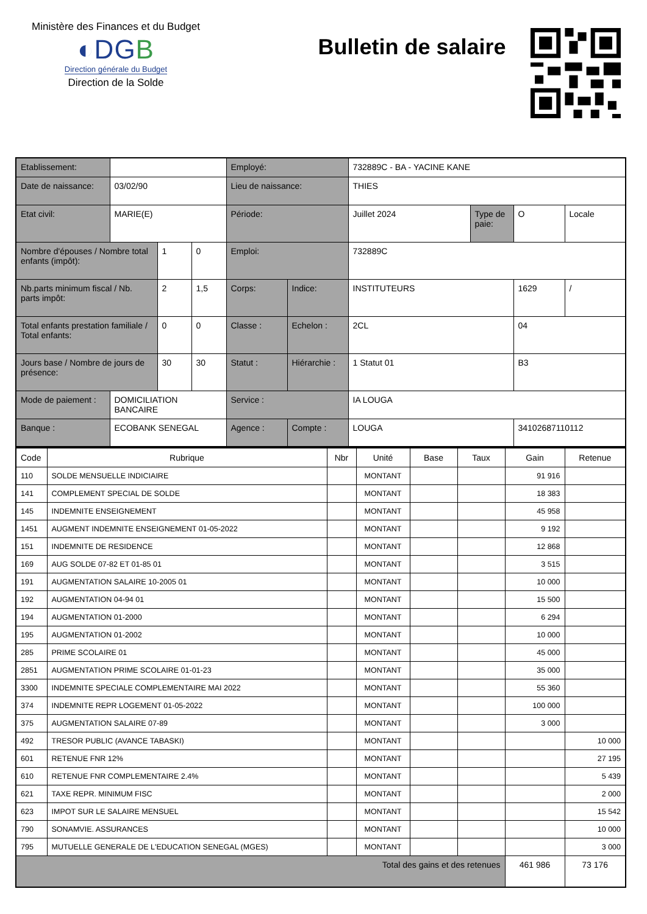Ministère des Finances et du Budget
◐DGB
Direction générale du Budget
Direction de la Solde
Bulletin de salaire
| Etablissement: | | | | Employé: | | 732889C - BA - YACINE KANE | | | |
| Date de naissance: | 03/02/90 | | | Lieu de naissance: | | THIES | | | |
| Etat civil: | MARIE(E) | | | Période: | | Juillet 2024 | Type de paie: | O | Locale |
| Nombre d'épouses / Nombre total enfants (impôt): | | 1 | 0 | Emploi: | | 732889C | | | |
| Nb.parts minimum fiscal / Nb. parts impôt: | | 2 | 1,5 | Corps: | Indice: | INSTITUTEURS | | 1629 | / |
| Total enfants prestation familiale / Total enfants: | | 0 | 0 | Classe : | Echelon : | 2CL | | 04 | |
| Jours base / Nombre de jours de présence: | | 30 | 30 | Statut : | Hiérarchie : | 1 Statut 01 | | B3 | |
| Mode de paiement : | DOMICILIATION BANCAIRE | | | Service : | | IA LOUGA | | | |
| Banque : | ECOBANK SENEGAL | | | Agence : | Compte : | LOUGA | | 34102687110112 | |
| Code | Rubrique | Nbr | Unité | Base | Taux | Gain | Retenue |
| --- | --- | --- | --- | --- | --- | --- | --- |
| 110 | SOLDE MENSUELLE INDICIAIRE | | MONTANT | | | 91 916 | |
| 141 | COMPLEMENT SPECIAL DE SOLDE | | MONTANT | | | 18 383 | |
| 145 | INDEMNITE ENSEIGNEMENT | | MONTANT | | | 45 958 | |
| 1451 | AUGMENT INDEMNITE ENSEIGNEMENT 01-05-2022 | | MONTANT | | | 9 192 | |
| 151 | INDEMNITE DE RESIDENCE | | MONTANT | | | 12 868 | |
| 169 | AUG SOLDE 07-82 ET 01-85 01 | | MONTANT | | | 3 515 | |
| 191 | AUGMENTATION SALAIRE 10-2005 01 | | MONTANT | | | 10 000 | |
| 192 | AUGMENTATION 04-94 01 | | MONTANT | | | 15 500 | |
| 194 | AUGMENTATION 01-2000 | | MONTANT | | | 6 294 | |
| 195 | AUGMENTATION 01-2002 | | MONTANT | | | 10 000 | |
| 285 | PRIME SCOLAIRE 01 | | MONTANT | | | 45 000 | |
| 2851 | AUGMENTATION PRIME SCOLAIRE 01-01-23 | | MONTANT | | | 35 000 | |
| 3300 | INDEMNITE SPECIALE COMPLEMENTAIRE MAI 2022 | | MONTANT | | | 55 360 | |
| 374 | INDEMNITE REPR LOGEMENT 01-05-2022 | | MONTANT | | | 100 000 | |
| 375 | AUGMENTATION SALAIRE 07-89 | | MONTANT | | | 3 000 | |
| 492 | TRESOR PUBLIC (AVANCE TABASKI) | | MONTANT | | | | 10 000 |
| 601 | RETENUE FNR 12% | | MONTANT | | | | 27 195 |
| 610 | RETENUE FNR COMPLEMENTAIRE 2.4% | | MONTANT | | | | 5 439 |
| 621 | TAXE REPR. MINIMUM FISC | | MONTANT | | | | 2 000 |
| 623 | IMPOT SUR LE SALAIRE MENSUEL | | MONTANT | | | | 15 542 |
| 790 | SONAMVIE. ASSURANCES | | MONTANT | | | | 10 000 |
| 795 | MUTUELLE GENERALE DE L'EDUCATION SENEGAL (MGES) | | MONTANT | | | | 3 000 |
| Total des gains et des retenues | | | | | | 461 986 | 73 176 |